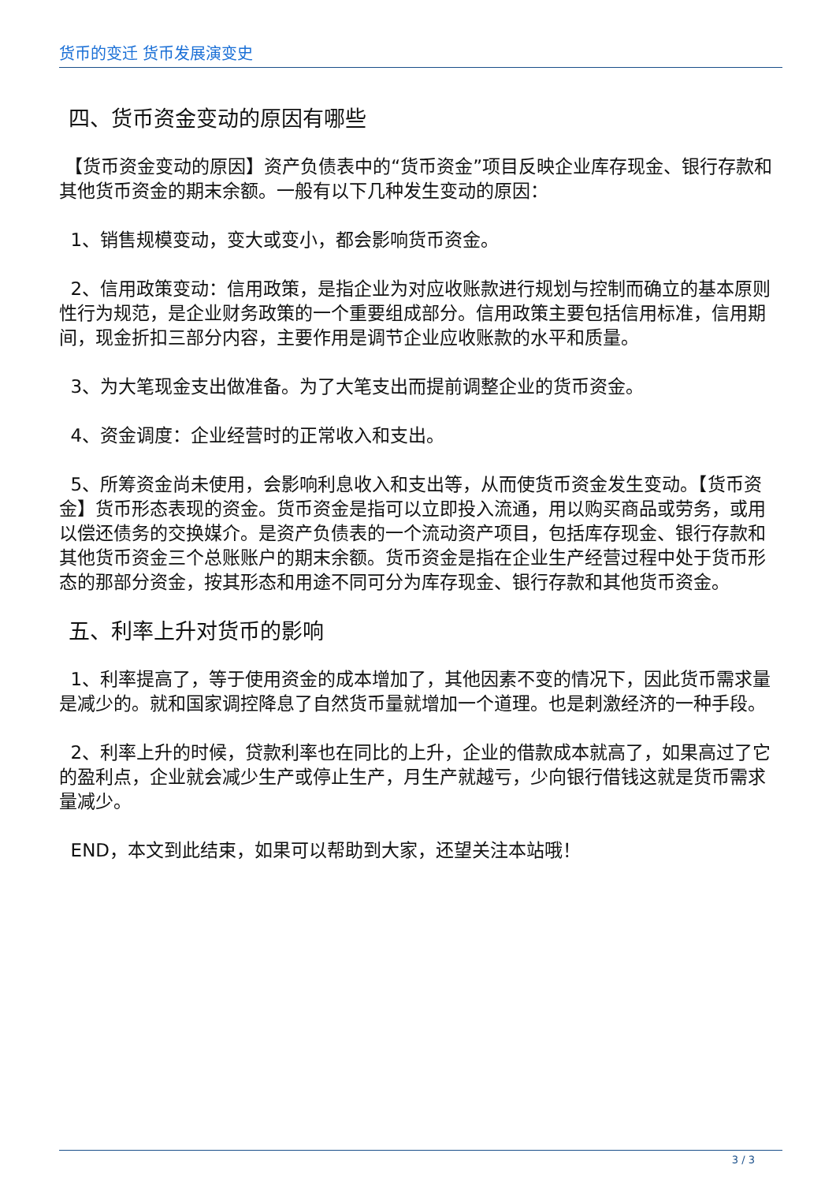货币的变迁 货币发展演变史
四、货币资金变动的原因有哪些
【货币资金变动的原因】资产负债表中的“货币资金”项目反映企业库存现金、银行存款和其他货币资金的期末余额。一般有以下几种发生变动的原因：
1、销售规模变动，变大或变小，都会影响货币资金。
2、信用政策变动：信用政策，是指企业为对应收账款进行规划与控制而确立的基本原则性行为规范，是企业财务政策的一个重要组成部分。信用政策主要包括信用标准，信用期间，现金折扣三部分内容，主要作用是调节企业应收账款的水平和质量。
3、为大笔现金支出做准备。为了大笔支出而提前调整企业的货币资金。
4、资金调度：企业经营时的正常收入和支出。
5、所筹资金尚未使用，会影响利息收入和支出等，从而使货币资金发生变动。【货币资金】货币形态表现的资金。货币资金是指可以立即投入流通，用以购买商品或劳务，或用以偿还债务的交换媒介。是资产负债表的一个流动资产项目，包括库存现金、银行存款和其他货币资金三个总账账户的期末余额。货币资金是指在企业生产经营过程中处于货币形态的那部分资金，按其形态和用途不同可分为库存现金、银行存款和其他货币资金。
五、利率上升对货币的影响
1、利率提高了，等于使用资金的成本增加了，其他因素不变的情况下，因此货币需求量是减少的。就和国家调控降息了自然货币量就增加一个道理。也是刺激经济的一种手段。
2、利率上升的时候，贷款利率也在同比的上升，企业的借款成本就高了，如果高过了它的盈利点，企业就会减少生产或停止生产，月生产就越亏，少向银行借钱这就是货币需求量减少。
END，本文到此结束，如果可以帮助到大家，还望关注本站哦！
3 / 3